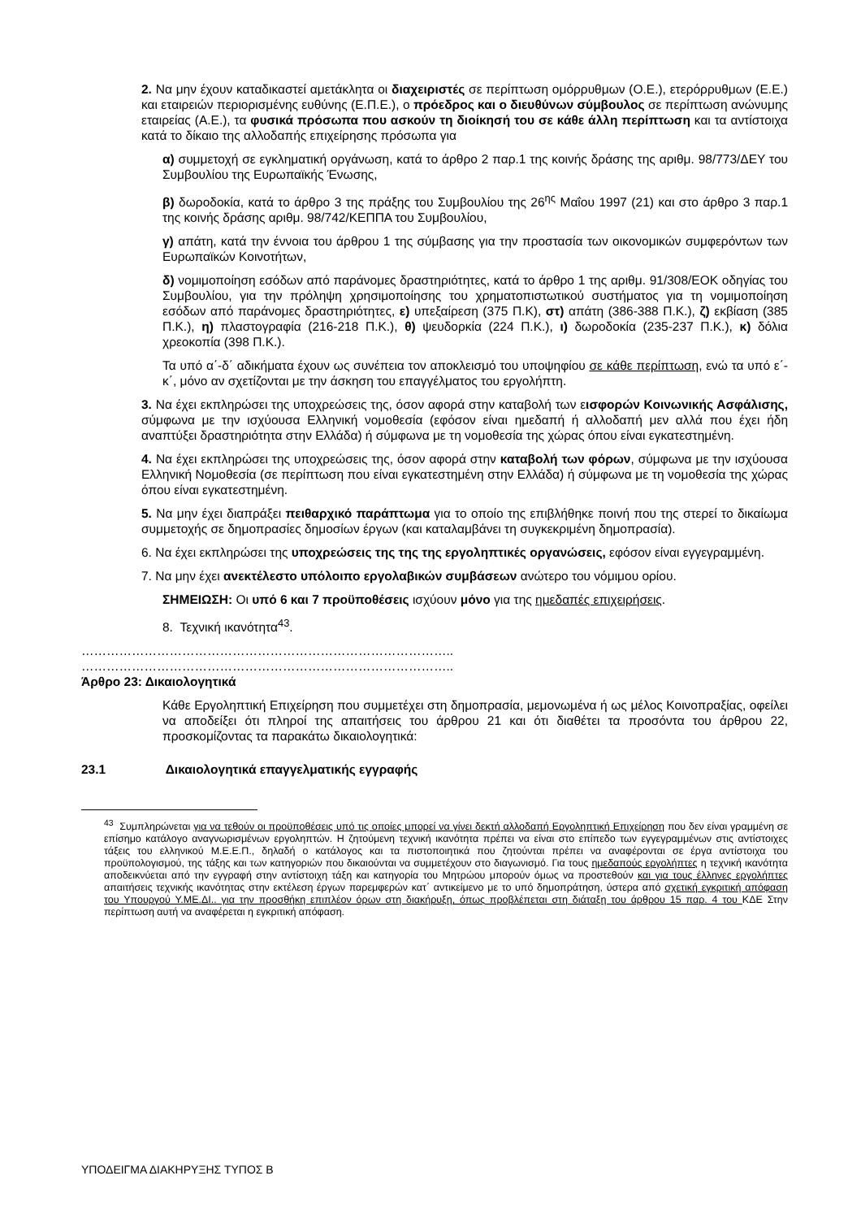2. Να μην έχουν καταδικαστεί αμετάκλητα οι διαχειριστές σε περίπτωση ομόρρυθμων (Ο.Ε.), ετερόρρυθμων (Ε.Ε.) και εταιρειών περιορισμένης ευθύνης (Ε.Π.Ε.), ο πρόεδρος και ο διευθύνων σύμβουλος σε περίπτωση ανώνυμης εταιρείας (Α.Ε.), τα φυσικά πρόσωπα που ασκούν τη διοίκησή του σε κάθε άλλη περίπτωση και τα αντίστοιχα κατά το δίκαιο της αλλοδαπής επιχείρησης πρόσωπα για
α) συμμετοχή σε εγκληματική οργάνωση, κατά το άρθρο 2 παρ.1 της κοινής δράσης της αριθμ. 98/773/ΔΕΥ του Συμβουλίου της Ευρωπαϊκής Ένωσης,
β) δωροδοκία, κατά το άρθρο 3 της πράξης του Συμβουλίου της 26<sup>ης</sup> Μαΐου 1997 (21) και στο άρθρο 3 παρ.1 της κοινής δράσης αριθμ. 98/742/ΚΕΠΠΑ του Συμβουλίου,
γ) απάτη, κατά την έννοια του άρθρου 1 της σύμβασης για την προστασία των οικονομικών συμφερόντων των Ευρωπαϊκών Κοινοτήτων,
δ) νομιμοποίηση εσόδων από παράνομες δραστηριότητες, κατά το άρθρο 1 της αριθμ. 91/308/ΕΟΚ οδηγίας του Συμβουλίου, για την πρόληψη χρησιμοποίησης του χρηματοπιστωτικού συστήματος για τη νομιμοποίηση εσόδων από παράνομες δραστηριότητες, ε) υπεξαίρεση (375 Π.Κ), στ) απάτη (386-388 Π.Κ.), ζ) εκβίαση (385 Π.Κ.), η) πλαστογραφία (216-218 Π.Κ.), θ) ψευδορκία (224 Π.Κ.), ι) δωροδοκία (235-237 Π.Κ.), κ) δόλια χρεοκοπία (398 Π.Κ.).
Τα υπό α΄-δ΄ αδικήματα έχουν ως συνέπεια τον αποκλεισμό του υποψηφίου σε κάθε περίπτωση, ενώ τα υπό ε΄-κ΄, μόνο αν σχετίζονται με την άσκηση του επαγγέλματος του εργολήπτη.
3. Να έχει εκπληρώσει της υποχρεώσεις της, όσον αφορά στην καταβολή των εισφορών Κοινωνικής Ασφάλισης, σύμφωνα με την ισχύουσα Ελληνική νομοθεσία (εφόσον είναι ημεδαπή ή αλλοδαπή μεν αλλά που έχει ήδη αναπτύξει δραστηριότητα στην Ελλάδα) ή σύμφωνα με τη νομοθεσία της χώρας όπου είναι εγκατεστημένη.
4. Να έχει εκπληρώσει της υποχρεώσεις της, όσον αφορά στην καταβολή των φόρων, σύμφωνα με την ισχύουσα Ελληνική Νομοθεσία (σε περίπτωση που είναι εγκατεστημένη στην Ελλάδα) ή σύμφωνα με τη νομοθεσία της χώρας όπου είναι εγκατεστημένη.
5. Να μην έχει διαπράξει πειθαρχικό παράπτωμα για το οποίο της επιβλήθηκε ποινή που της στερεί το δικαίωμα συμμετοχής σε δημοπρασίες δημοσίων έργων (και καταλαμβάνει τη συγκεκριμένη δημοπρασία).
6. Να έχει εκπληρώσει της υποχρεώσεις της της της εργοληπτικές οργανώσεις, εφόσον είναι εγγεγραμμένη.
7. Να μην έχει ανεκτέλεστο υπόλοιπο εργολαβικών συμβάσεων ανώτερο του νόμιμου ορίου.
ΣΗΜΕΙΩΣΗ: Οι υπό 6 και 7 προϋποθέσεις ισχύουν μόνο για της ημεδαπές επιχειρήσεις.
8. Τεχνική ικανότητα<sup>43</sup>.
……………………………………………………………………………..
……………………………………………………………………………..
Άρθρο 23: Δικαιολογητικά
Κάθε Εργοληπτική Επιχείρηση που συμμετέχει στη δημοπρασία, μεμονωμένα ή ως μέλος Κοινοπραξίας, οφείλει να αποδείξει ότι πληροί της απαιτήσεις του άρθρου 21 και ότι διαθέτει τα προσόντα του άρθρου 22, προσκομίζοντας τα παρακάτω δικαιολογητικά:
23.1 Δικαιολογητικά επαγγελματικής εγγραφής
<sup>43</sup> Συμπληρώνεται για να τεθούν οι προϋποθέσεις υπό τις οποίες μπορεί να γίνει δεκτή αλλοδαπή Εργοληπτική Επιχείρηση που δεν είναι γραμμένη σε επίσημο κατάλογο αναγνωρισμένων εργοληπτών. Η ζητούμενη τεχνική ικανότητα πρέπει να είναι στο επίπεδο των εγγεγραμμένων στις αντίστοιχες τάξεις του ελληνικού Μ.Ε.Ε.Π., δηλαδή ο κατάλογος και τα πιστοποιητικά που ζητούνται πρέπει να αναφέρονται σε έργα αντίστοιχα του προϋπολογισμού, της τάξης και των κατηγοριών που δικαιούνται να συμμετέχουν στο διαγωνισμό. Για τους ημεδαπούς εργολήπτες η τεχνική ικανότητα αποδεικνύεται από την εγγραφή στην αντίστοιχη τάξη και κατηγορία του Μητρώου μπορούν όμως να προστεθούν και για τους έλληνες εργολήπτες απαιτήσεις τεχνικής ικανότητας στην εκτέλεση έργων παρεμφερών κατ΄ αντικείμενο με το υπό δημοπράτηση, ύστερα από σχετική εγκριτική απόφαση του Υπουργού Υ.ΜΕ.ΔΙ.. για την προσθήκη επιπλέον όρων στη διακήρυξη, όπως προβλέπεται στη διάταξη του άρθρου 15 παρ. 4 του ΚΔΕ Στην περίπτωση αυτή να αναφέρεται η εγκριτική απόφαση.
ΥΠΟΔΕΙΓΜΑ ΔΙΑΚΗΡΥΞΗΣ ΤΥΠΟΣ Β